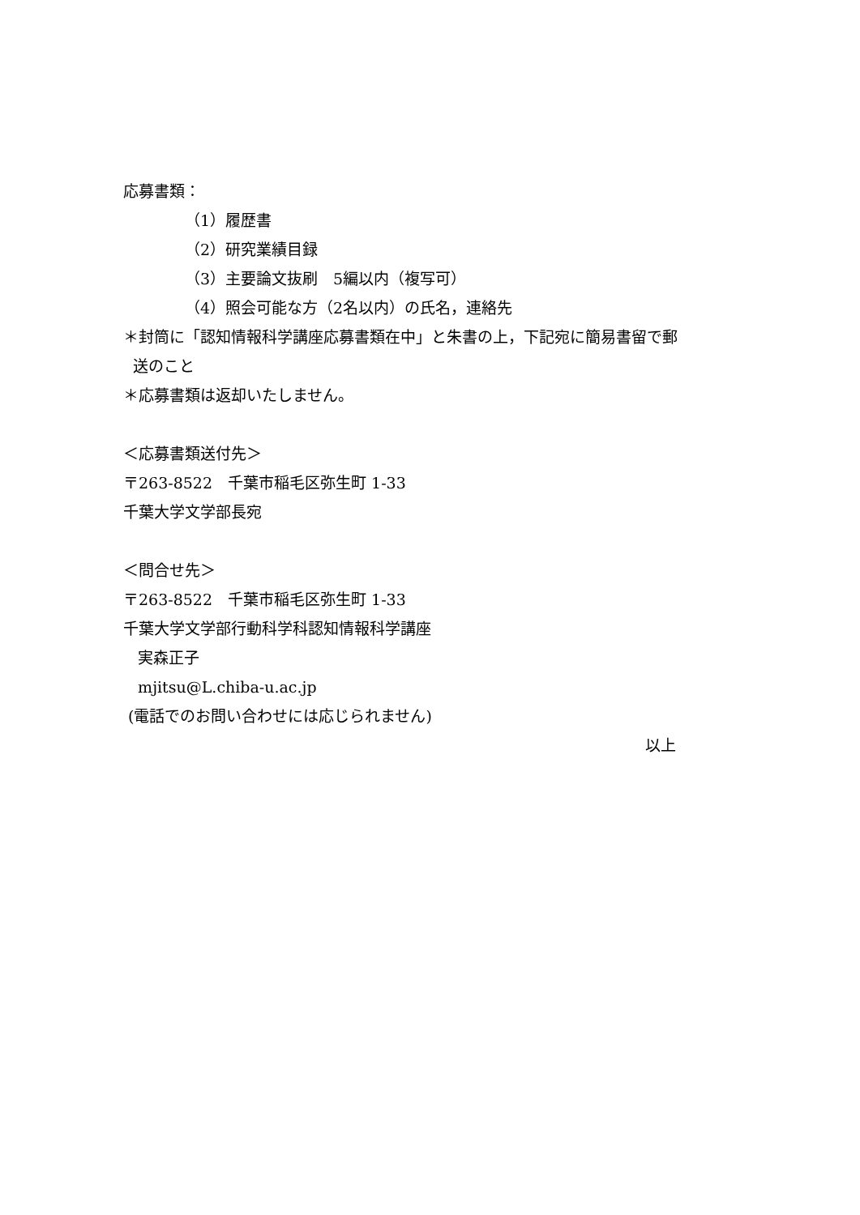応募書類：
（1）履歴書
（2）研究業績目録
（3）主要論文抜刷　5編以内（複写可）
（4）照会可能な方（2名以内）の氏名，連絡先
＊封筒に「認知情報科学講座応募書類在中」と朱書の上，下記宛に簡易書留で郵
送のこと
＊応募書類は返却いたしません。
＜応募書類送付先＞
〒263-8522　千葉市稲毛区弥生町 1-33
千葉大学文学部長宛
＜問合せ先＞
〒263-8522　千葉市稲毛区弥生町 1-33
千葉大学文学部行動科学科認知情報科学講座
実森正子
mjitsu@L.chiba-u.ac.jp
(電話でのお問い合わせには応じられません)
以上